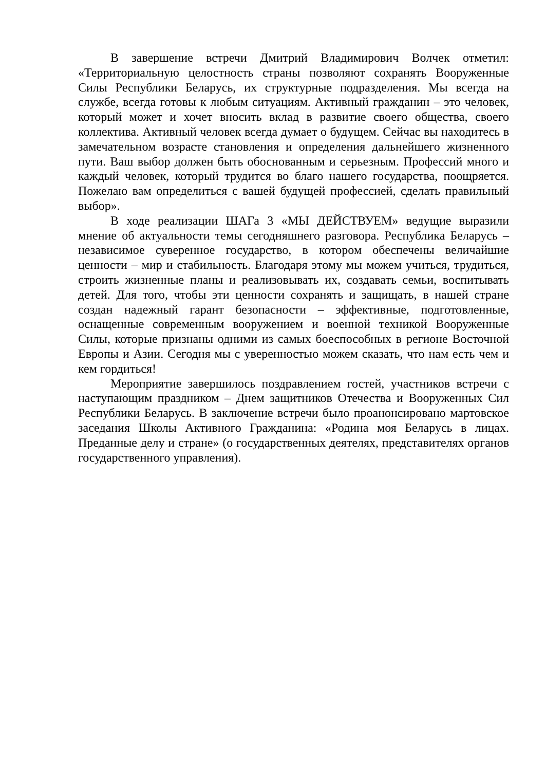В завершение встречи Дмитрий Владимирович Волчек отметил: «Территориальную целостность страны позволяют сохранять Вооруженные Силы Республики Беларусь, их структурные подразделения. Мы всегда на службе, всегда готовы к любым ситуациям. Активный гражданин – это человек, который может и хочет вносить вклад в развитие своего общества, своего коллектива. Активный человек всегда думает о будущем. Сейчас вы находитесь в замечательном возрасте становления и определения дальнейшего жизненного пути. Ваш выбор должен быть обоснованным и серьезным. Профессий много и каждый человек, который трудится во благо нашего государства, поощряется. Пожелаю вам определиться с вашей будущей профессией, сделать правильный выбор».
В ходе реализации ШАГа 3 «МЫ ДЕЙСТВУЕМ» ведущие выразили мнение об актуальности темы сегодняшнего разговора. Республика Беларусь – независимое суверенное государство, в котором обеспечены величайшие ценности – мир и стабильность. Благодаря этому мы можем учиться, трудиться, строить жизненные планы и реализовывать их, создавать семьи, воспитывать детей. Для того, чтобы эти ценности сохранять и защищать, в нашей стране создан надежный гарант безопасности – эффективные, подготовленные, оснащенные современным вооружением и военной техникой Вооруженные Силы, которые признаны одними из самых боеспособных в регионе Восточной Европы и Азии. Сегодня мы с уверенностью можем сказать, что нам есть чем и кем гордиться!
Мероприятие завершилось поздравлением гостей, участников встречи с наступающим праздником – Днем защитников Отечества и Вооруженных Сил Республики Беларусь. В заключение встречи было проанонсировано мартовское заседания Школы Активного Гражданина: «Родина моя Беларусь в лицах. Преданные делу и стране» (о государственных деятелях, представителях органов государственного управления).